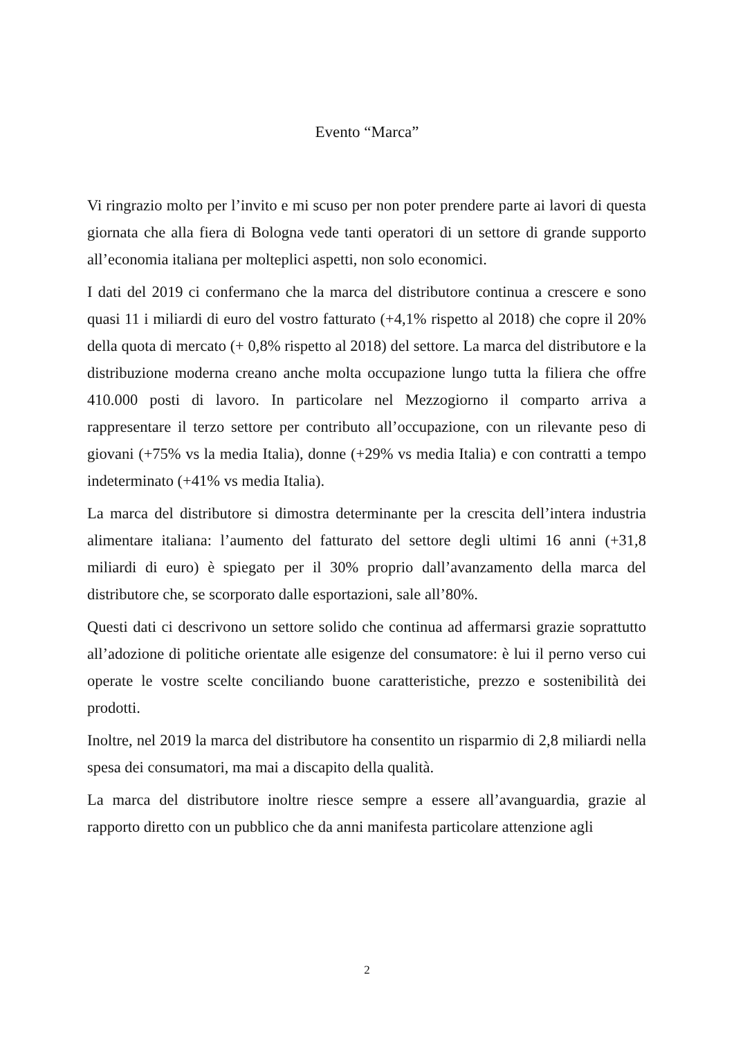Evento “Marca”
Vi ringrazio molto per l’invito e mi scuso per non poter prendere parte ai lavori di questa giornata che alla fiera di Bologna vede tanti operatori di un settore di grande supporto all’economia italiana per molteplici aspetti, non solo economici.
I dati del 2019 ci confermano che la marca del distributore continua a crescere e sono quasi 11 i miliardi di euro del vostro fatturato (+4,1% rispetto al 2018) che copre il 20% della quota di mercato (+ 0,8% rispetto al 2018) del settore. La marca del distributore e la distribuzione moderna creano anche molta occupazione lungo tutta la filiera che offre 410.000 posti di lavoro. In particolare nel Mezzogiorno il comparto arriva a rappresentare il terzo settore per contributo all’occupazione, con un rilevante peso di giovani (+75% vs la media Italia), donne (+29% vs media Italia) e con contratti a tempo indeterminato (+41% vs media Italia).
La marca del distributore si dimostra determinante per la crescita dell’intera industria alimentare italiana: l’aumento del fatturato del settore degli ultimi 16 anni (+31,8 miliardi di euro) è spiegato per il 30% proprio dall’avanzamento della marca del distributore che, se scorporato dalle esportazioni, sale all’80%.
Questi dati ci descrivono un settore solido che continua ad affermarsi grazie soprattutto all’adozione di politiche orientate alle esigenze del consumatore: è lui il perno verso cui operate le vostre scelte conciliando buone caratteristiche, prezzo e sostenibilità dei prodotti.
Inoltre, nel 2019 la marca del distributore ha consentito un risparmio di 2,8 miliardi nella spesa dei consumatori, ma mai a discapito della qualità.
La marca del distributore inoltre riesce sempre a essere all’avanguardia, grazie al rapporto diretto con un pubblico che da anni manifesta particolare attenzione agli
2